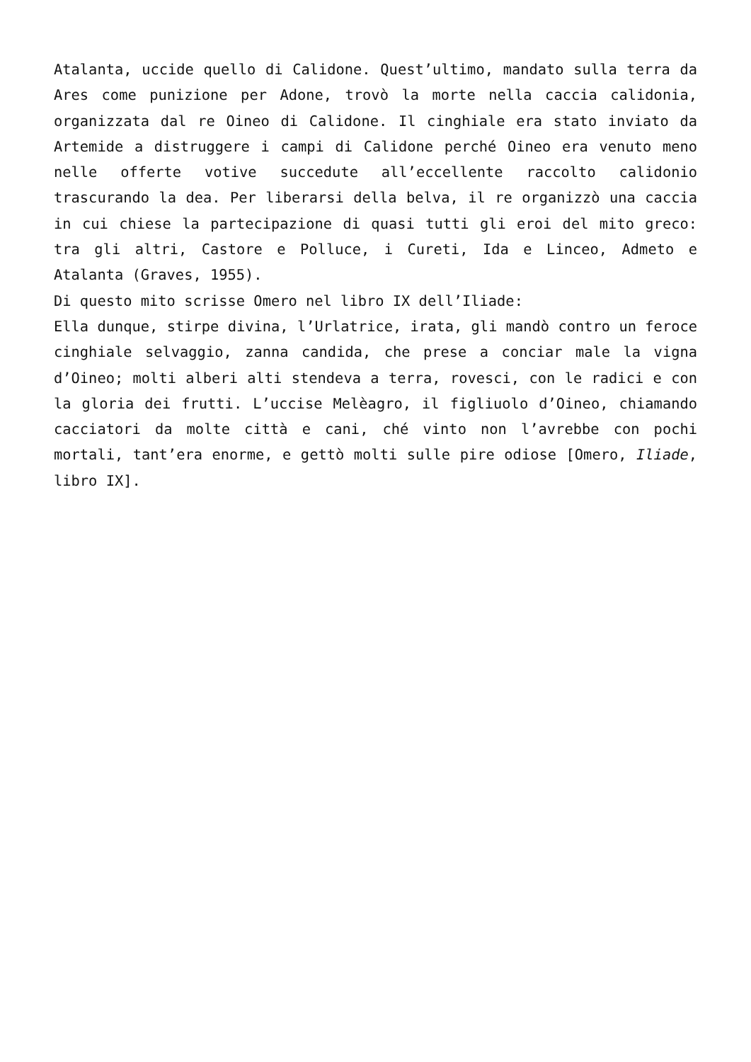Atalanta, uccide quello di Calidone. Quest’ultimo, mandato sulla terra da Ares come punizione per Adone, trovò la morte nella caccia calidonia, organizzata dal re Oineo di Calidone. Il cinghiale era stato inviato da Artemide a distruggere i campi di Calidone perché Oineo era venuto meno nelle offerte votive succedute all’eccellente raccolto calidonio trascurando la dea. Per liberarsi della belva, il re organizzò una caccia in cui chiese la partecipazione di quasi tutti gli eroi del mito greco: tra gli altri, Castore e Polluce, i Cureti, Ida e Linceo, Admeto e Atalanta (Graves, 1955).
Di questo mito scrisse Omero nel libro IX dell’Iliade:
Ella dunque, stirpe divina, l’Urlatrice, irata, gli mandò contro un feroce cinghiale selvaggio, zanna candida, che prese a conciar male la vigna d’Oineo; molti alberi alti stendeva a terra, rovesci, con le radici e con la gloria dei frutti. L’uccise Melèagro, il figliuolo d’Oineo, chiamando cacciatori da molte città e cani, ché vinto non l’avrebbe con pochi mortali, tant’era enorme, e gettò molti sulle pire odiose [Omero, Iliade, libro IX].